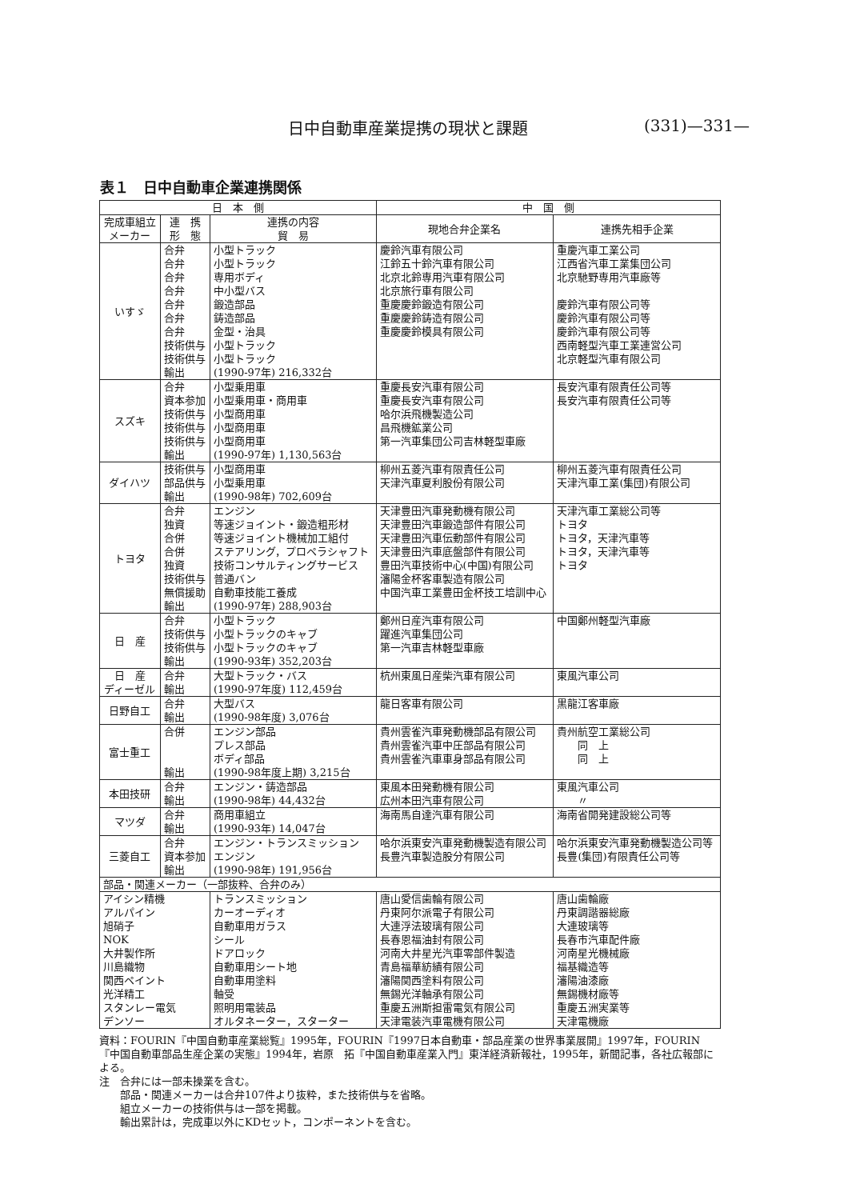日中自動車産業提携の現状と課題 (331)—331—
表１　日中自動車企業連携関係
| 日 本 側 | | | 中 国 側 | |
| --- | --- | --- | --- | --- |
| 完成車組立 メーカー | 連 携 形 態 | 連携の内容 貿 易 | 現地合弁企業名 | 連携先相手企業 |
| いすゞ | 合弁 合弁 合弁 合弁 合弁 合弁 合弁 技術供与 技術供与 輸出 | 小型トラック 小型トラック 専用ボディ 中小型バス 鍛造部品 鋳造部品 金型・治具 小型トラック 小型トラック (1990-97年) 216,332台 | 慶鈴汽車有限公司 江鈴五十鈴汽車有限公司 北京北鈴専用汽車有限公司 北京旅行車有限公司 重慶慶鈴鍛造有限公司 重慶慶鈴鋳造有限公司 重慶慶鈴模具有限公司 | 重慶汽車工業公司 江西省汽車工業集団公司 北京馳野専用汽車廠等 慶鈴汽車有限公司等 慶鈴汽車有限公司等 慶鈴汽車有限公司等 西南軽型汽車工業連営公司 北京軽型汽車有限公司 |
| スズキ | 合弁 資本参加 技術供与 技術供与 技術供与 輸出 | 小型乗用車 小型乗用車・商用車 小型商用車 小型商用車 小型商用車 (1990-97年) 1,130,563台 | 重慶長安汽車有限公司 重慶長安汽車有限公司 哈尔浜飛機製造公司 昌飛機鉱業公司 第一汽車集団公司吉林軽型車廠 | 長安汽車有限責任公司等 長安汽車有限責任公司等 |
| ダイハツ | 技術供与 部品供与 輸出 | 小型商用車 小型乗用車 (1990-98年) 702,609台 | 柳州五菱汽車有限責任公司 天津汽車夏利股份有限公司 | 柳州五菱汽車有限責任公司 天津汽車工業(集団)有限公司 |
| トヨタ | 合弁 独資 合併 合併 独資 技術供与 無償援助 輸出 | エンジン 等速ジョイント・鍛造粗形材 等速ジョイント機械加工組付 ステアリング，プロペラシャフト 技術コンサルティングサービス 普通バン 自動車技能工養成 (1990-97年) 288,903台 | 天津豊田汽車発動機有限公司 天津豊田汽車鍛造部件有限公司 天津豊田汽車伝動部件有限公司 天津豊田汽車底盤部件有限公司 豊田汽車技術中心(中国)有限公司 瀋陽金杯客車製造有限公司 中国汽車工業豊田金杯技工培訓中心 | 天津汽車工業総公司等 トヨタ トヨタ，天津汽車等 トヨタ，天津汽車等 トヨタ |
| 日 産 | 合弁 技術供与 技術供与 輸出 | 小型トラック 小型トラックのキャブ 小型トラックのキャブ (1990-93年) 352,203台 | 鄭州日産汽車有限公司 躍進汽車集団公司 第一汽車吉林軽型車廠 | 中国鄭州軽型汽車廠 |
| 日 産 ディーゼル | 合弁 輸出 | 大型トラック・バス (1990-97年度) 112,459台 | 杭州東風日産柴汽車有限公司 | 東風汽車公司 |
| 日野自工 | 合弁 輸出 | 大型バス (1990-98年度) 3,076台 | 龍日客車有限公司 | 黒龍江客車廠 |
| 富士重工 | 合併 輸出 | エンジン部品 プレス部品 ボディ部品 (1990-98年度上期) 3,215台 | 貴州雲雀汽車発動機部品有限公司 貴州雲雀汽車中圧部品有限公司 貴州雲雀汽車車身部品有限公司 | 貴州航空工業総公司 同 上 同 上 |
| 本田技研 | 合弁 輸出 | エンジン・鋳造部品 (1990-98年) 44,432台 | 東風本田発動機有限公司 広州本田汽車有限公司 | 東風汽車公司 〃 |
| マツダ | 合弁 輸出 | 商用車組立 (1990-93年) 14,047台 | 海南馬自達汽車有限公司 | 海南省開発建設総公司等 |
| 三菱自工 | 合弁 資本参加 輸出 | エンジン・トランスミッション エンジン (1990-98年) 191,956台 | 哈尔浜東安汽車発動機製造有限公司 長豊汽車製造股分有限公司 | 哈尔浜東安汽車発動機製造公司等 長豊(集団)有限責任公司等 |
| 部品・関連メーカー（一部抜粋、合弁のみ） | | | | |
| アイシン精機 アルパイン 旭硝子 NOK 大井製作所 川島織物 関西ペイント 光洋精工 スタンレー電気 デンソー | | トランスミッション カーオーディオ 自動車用ガラス シール ドアロック 自動車用シート地 自動車用塗料 軸受 照明用電装品 オルタネーター，スターター | 唐山愛信歯輪有限公司 丹東阿尔派電子有限公司 大連浮法玻璃有限公司 長春恩福油封有限公司 河南大井星光汽車零部件製造 青島福華紡績有限公司 瀋陽関西塗料有限公司 無錫光洋軸承有限公司 重慶五洲斯担雷電気有限公司 天津電装汽車電機有限公司 | 唐山歯輪廠 丹東調諧器総廠 大連玻璃等 長春市汽車配件廠 河南星光機械廠 福基織造等 瀋陽油漆廠 無錫機材廠等 重慶五洲実業等 天津電機廠 |
資料：FOURIN『中国自動車産業総覧』1995年，FOURIN『1997日本自動車・部品産業の世界事業展開』1997年，FOURIN『中国自動車部品生産企業の実態』1994年，岩原　拓『中国自動車産業入門』東洋経済新報社，1995年，新聞記事，各社広報部による。
注　合弁には一部未操業を含む。
　　部品・関連メーカーは合弁107件より抜粋，また技術供与を省略。
　　組立メーカーの技術供与は一部を掲載。
　　輸出累計は，完成車以外にKDセット，コンポーネントを含む。